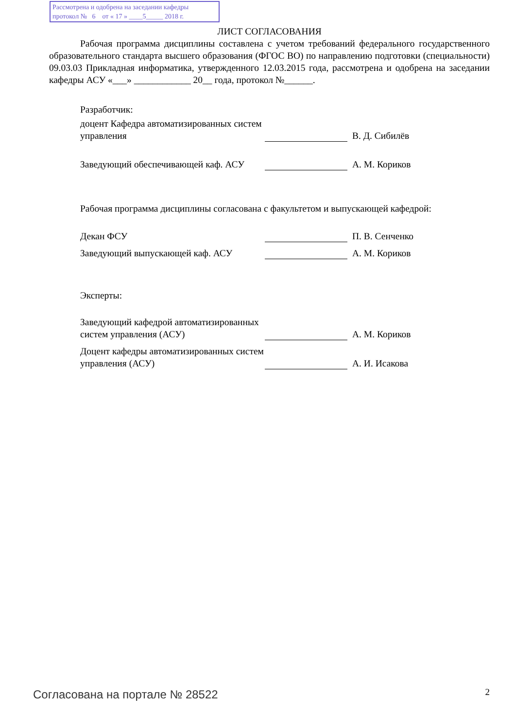Рассмотрена и одобрена на заседании кафедры
протокол № 6 от « 17 » ____5_____ 2018 г.
ЛИСТ СОГЛАСОВАНИЯ
Рабочая программа дисциплины составлена с учетом требований федерального государственного образовательного стандарта высшего образования (ФГОС ВО) по направлению подготовки (специальности) 09.03.03 Прикладная информатика, утвержденного 12.03.2015 года, рассмотрена и одобрена на заседании кафедры АСУ «___» ____________ 20__ года, протокол №______.
Разработчик:
доцент Кафедра автоматизированных систем управления
В. Д. Сибилёв
Заведующий обеспечивающей каф. АСУ
А. М. Кориков
Рабочая программа дисциплины согласована с факультетом и выпускающей кафедрой:
Декан ФСУ
П. В. Сенченко
Заведующий выпускающей каф. АСУ
А. М. Кориков
Эксперты:
Заведующий кафедрой автоматизированных систем управления (АСУ)
А. М. Кориков
Доцент кафедры автоматизированных систем управления (АСУ)
А. И. Исакова
Согласована на портале № 28522 2